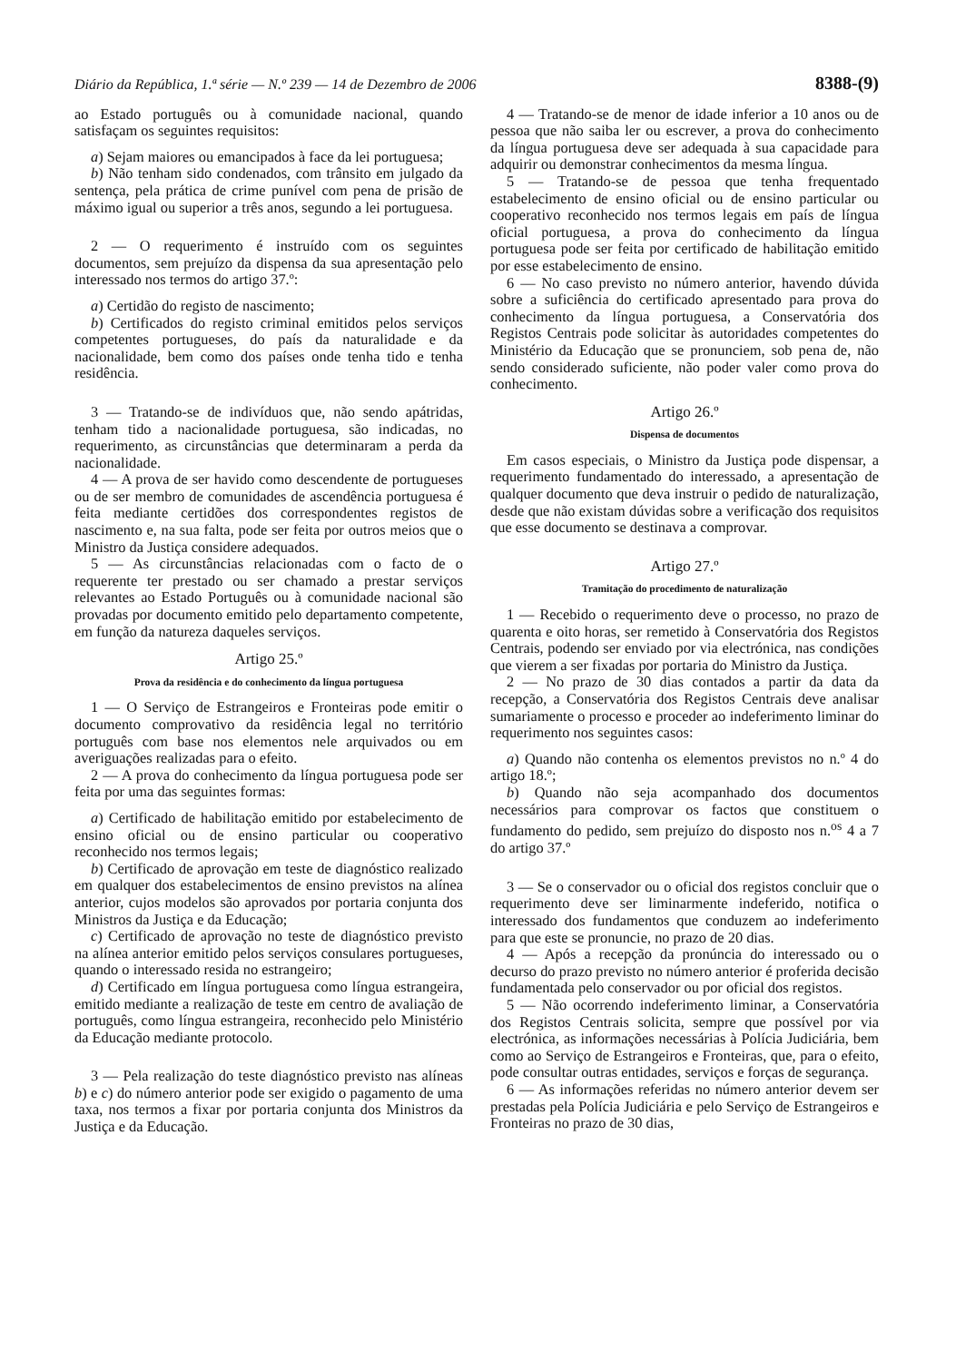Diário da República, 1.ª série — N.º 239 — 14 de Dezembro de 2006 8388-(9)
ao Estado português ou à comunidade nacional, quando satisfaçam os seguintes requisitos:
a) Sejam maiores ou emancipados à face da lei portuguesa;
b) Não tenham sido condenados, com trânsito em julgado da sentença, pela prática de crime punível com pena de prisão de máximo igual ou superior a três anos, segundo a lei portuguesa.
2 — O requerimento é instruído com os seguintes documentos, sem prejuízo da dispensa da sua apresentação pelo interessado nos termos do artigo 37.º:
a) Certidão do registo de nascimento;
b) Certificados do registo criminal emitidos pelos serviços competentes portugueses, do país da naturalidade e da nacionalidade, bem como dos países onde tenha tido e tenha residência.
3 — Tratando-se de indivíduos que, não sendo apátridas, tenham tido a nacionalidade portuguesa, são indicadas, no requerimento, as circunstâncias que determinaram a perda da nacionalidade.
4 — A prova de ser havido como descendente de portugueses ou de ser membro de comunidades de ascendência portuguesa é feita mediante certidões dos correspondentes registos de nascimento e, na sua falta, pode ser feita por outros meios que o Ministro da Justiça considere adequados.
5 — As circunstâncias relacionadas com o facto de o requerente ter prestado ou ser chamado a prestar serviços relevantes ao Estado Português ou à comunidade nacional são provadas por documento emitido pelo departamento competente, em função da natureza daqueles serviços.
Artigo 25.º
Prova da residência e do conhecimento da língua portuguesa
1 — O Serviço de Estrangeiros e Fronteiras pode emitir o documento comprovativo da residência legal no território português com base nos elementos nele arquivados ou em averiguações realizadas para o efeito.
2 — A prova do conhecimento da língua portuguesa pode ser feita por uma das seguintes formas:
a) Certificado de habilitação emitido por estabelecimento de ensino oficial ou de ensino particular ou cooperativo reconhecido nos termos legais;
b) Certificado de aprovação em teste de diagnóstico realizado em qualquer dos estabelecimentos de ensino previstos na alínea anterior, cujos modelos são aprovados por portaria conjunta dos Ministros da Justiça e da Educação;
c) Certificado de aprovação no teste de diagnóstico previsto na alínea anterior emitido pelos serviços consulares portugueses, quando o interessado resida no estrangeiro;
d) Certificado em língua portuguesa como língua estrangeira, emitido mediante a realização de teste em centro de avaliação de português, como língua estrangeira, reconhecido pelo Ministério da Educação mediante protocolo.
3 — Pela realização do teste diagnóstico previsto nas alíneas b) e c) do número anterior pode ser exigido o pagamento de uma taxa, nos termos a fixar por portaria conjunta dos Ministros da Justiça e da Educação.
4 — Tratando-se de menor de idade inferior a 10 anos ou de pessoa que não saiba ler ou escrever, a prova do conhecimento da língua portuguesa deve ser adequada à sua capacidade para adquirir ou demonstrar conhecimentos da mesma língua.
5 — Tratando-se de pessoa que tenha frequentado estabelecimento de ensino oficial ou de ensino particular ou cooperativo reconhecido nos termos legais em país de língua oficial portuguesa, a prova do conhecimento da língua portuguesa pode ser feita por certificado de habilitação emitido por esse estabelecimento de ensino.
6 — No caso previsto no número anterior, havendo dúvida sobre a suficiência do certificado apresentado para prova do conhecimento da língua portuguesa, a Conservatória dos Registos Centrais pode solicitar às autoridades competentes do Ministério da Educação que se pronunciem, sob pena de, não sendo considerado suficiente, não poder valer como prova do conhecimento.
Artigo 26.º
Dispensa de documentos
Em casos especiais, o Ministro da Justiça pode dispensar, a requerimento fundamentado do interessado, a apresentação de qualquer documento que deva instruir o pedido de naturalização, desde que não existam dúvidas sobre a verificação dos requisitos que esse documento se destinava a comprovar.
Artigo 27.º
Tramitação do procedimento de naturalização
1 — Recebido o requerimento deve o processo, no prazo de quarenta e oito horas, ser remetido à Conservatória dos Registos Centrais, podendo ser enviado por via electrónica, nas condições que vierem a ser fixadas por portaria do Ministro da Justiça.
2 — No prazo de 30 dias contados a partir da data da recepção, a Conservatória dos Registos Centrais deve analisar sumariamente o processo e proceder ao indeferimento liminar do requerimento nos seguintes casos:
a) Quando não contenha os elementos previstos no n.º 4 do artigo 18.º;
b) Quando não seja acompanhado dos documentos necessários para comprovar os factos que constituem o fundamento do pedido, sem prejuízo do disposto nos n.<sup>os</sup> 4 a 7 do artigo 37.º
3 — Se o conservador ou o oficial dos registos concluir que o requerimento deve ser liminarmente indeferido, notifica o interessado dos fundamentos que conduzem ao indeferimento para que este se pronuncie, no prazo de 20 dias.
4 — Após a recepção da pronúncia do interessado ou o decurso do prazo previsto no número anterior é proferida decisão fundamentada pelo conservador ou por oficial dos registos.
5 — Não ocorrendo indeferimento liminar, a Conservatória dos Registos Centrais solicita, sempre que possível por via electrónica, as informações necessárias à Polícia Judiciária, bem como ao Serviço de Estrangeiros e Fronteiras, que, para o efeito, pode consultar outras entidades, serviços e forças de segurança.
6 — As informações referidas no número anterior devem ser prestadas pela Polícia Judiciária e pelo Serviço de Estrangeiros e Fronteiras no prazo de 30 dias,